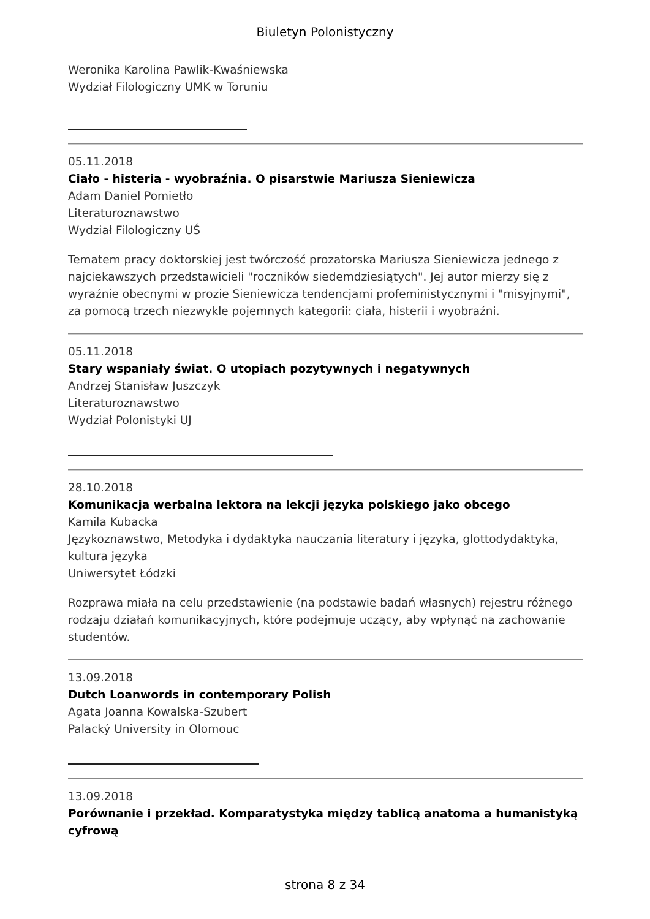Biuletyn Polonistyczny
Weronika Karolina Pawlik-Kwaśniewska
Wydział Filologiczny UMK w Toruniu
05.11.2018
Ciało - histeria - wyobraźnia. O pisarstwie Mariusza Sieniewicza
Adam Daniel Pomietło
Literaturoznawstwo
Wydział Filologiczny UŚ
Tematem pracy doktorskiej jest twórczość prozatorska Mariusza Sieniewicza jednego z najciekawszych przedstawicieli "roczników siedemdziesiątych". Jej autor mierzy się z wyraźnie obecnymi w prozie Sieniewicza tendencjami profeministycznymi i "misyjnymi", za pomocą trzech niezwykle pojemnych kategorii: ciała, histerii i wyobraźni.
05.11.2018
Stary wspaniały świat. O utopiach pozytywnych i negatywnych
Andrzej Stanisław Juszczyk
Literaturoznawstwo
Wydział Polonistyki UJ
28.10.2018
Komunikacja werbalna lektora na lekcji języka polskiego jako obcego
Kamila Kubacka
Językoznawstwo, Metodyka i dydaktyka nauczania literatury i języka, glottodydaktyka, kultura języka
Uniwersytet Łódzki
Rozprawa miała na celu przedstawienie (na podstawie badań własnych) rejestru różnego rodzaju działań komunikacyjnych, które podejmuje uczący, aby wpłynąć na zachowanie studentów.
13.09.2018
Dutch Loanwords in contemporary Polish
Agata Joanna Kowalska-Szubert
Palacký University in Olomouc
13.09.2018
Porównanie i przekład. Komparatystyka między tablicą anatoma a humanistyką cyfrową
strona 8 z 34